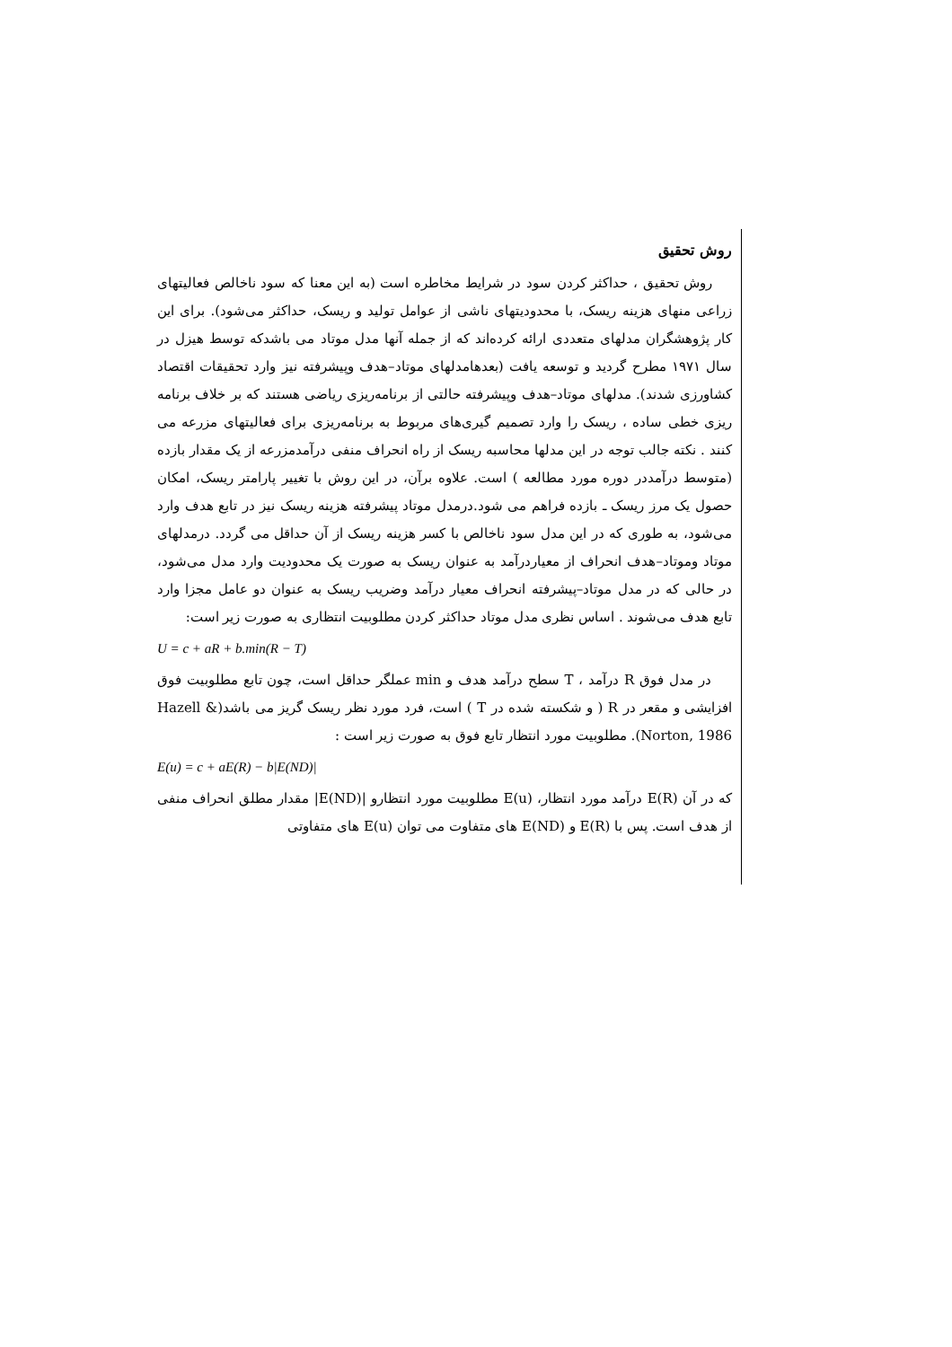روش تحقیق
روش تحقیق ، حداکثر کردن سود در شرایط مخاطره است (به این معنا که سود ناخالص فعالیتهای زراعی منهای هزینه ریسک، با محدودیتهای ناشی از عوامل تولید و ریسک، حداکثر می‌شود). برای این کار پژوهشگران مدلهای متعددی ارائه کرده‌اند که از جمله آنها مدل موتاد می باشدکه توسط هیزل در سال ۱۹۷۱ مطرح گردید و توسعه یافت (بعدهامدلهای موتاد–هدف وپیشرفته نیز وارد تحقیقات اقتصاد کشاورزی شدند). مدلهای موتاد–هدف وپیشرفته حالتی از برنامه‌ریزی ریاضی هستند که بر خلاف برنامه ریزی خطی ساده ، ریسک را وارد تصمیم گیری‌های مربوط به برنامه‌ریزی برای فعالیتهای مزرعه می کنند . نکته جالب توجه در این مدلها محاسبه ریسک از راه انحراف منفی درآمدمزرعه از یک مقدار بازده (متوسط درآمددر دوره مورد مطالعه ) است. علاوه برآن، در این روش با تغییر پارامتر ریسک، امکان حصول یک مرز ریسک ـ بازده فراهم می شود.درمدل موتاد پیشرفته هزینه ریسک نیز در تابع هدف وارد می‌شود، به طوری که در این مدل سود ناخالص با کسر هزینه ریسک از آن حداقل می گردد. درمدلهای موتاد وموتاد–هدف انحراف از معیاردرآمد به عنوان ریسک به صورت یک محدودیت وارد مدل می‌شود، در حالی که در مدل موتاد–پیشرفته انحراف معیار درآمد وضریب ریسک به عنوان دو عامل مجزا وارد تابع هدف می‌شوند . اساس نظری مدل موتاد حداکثر کردن مطلوبیت انتظاری به صورت زیر است:
U = c + aR + b.min(R − T)
در مدل فوق R درآمد ، T سطح درآمد هدف و min عملگر حداقل است، چون تابع مطلوبیت فوق افزایشی و مقعر در R ( و شکسته شده در T ) است، فرد مورد نظر ریسک گریز می باشد(Hazell & Norton, 1986). مطلوبیت مورد انتظار تابع فوق به صورت زیر است :
E(u) = c + aE(R) − b|E(ND)|
که در آن E(R) درآمد مورد انتظار، E(u) مطلوبیت مورد انتظارو |E(ND)| مقدار مطلق انحراف منفی از هدف است. پس با E(R) و E(ND) های متفاوت می توان E(u) های متفاوتی